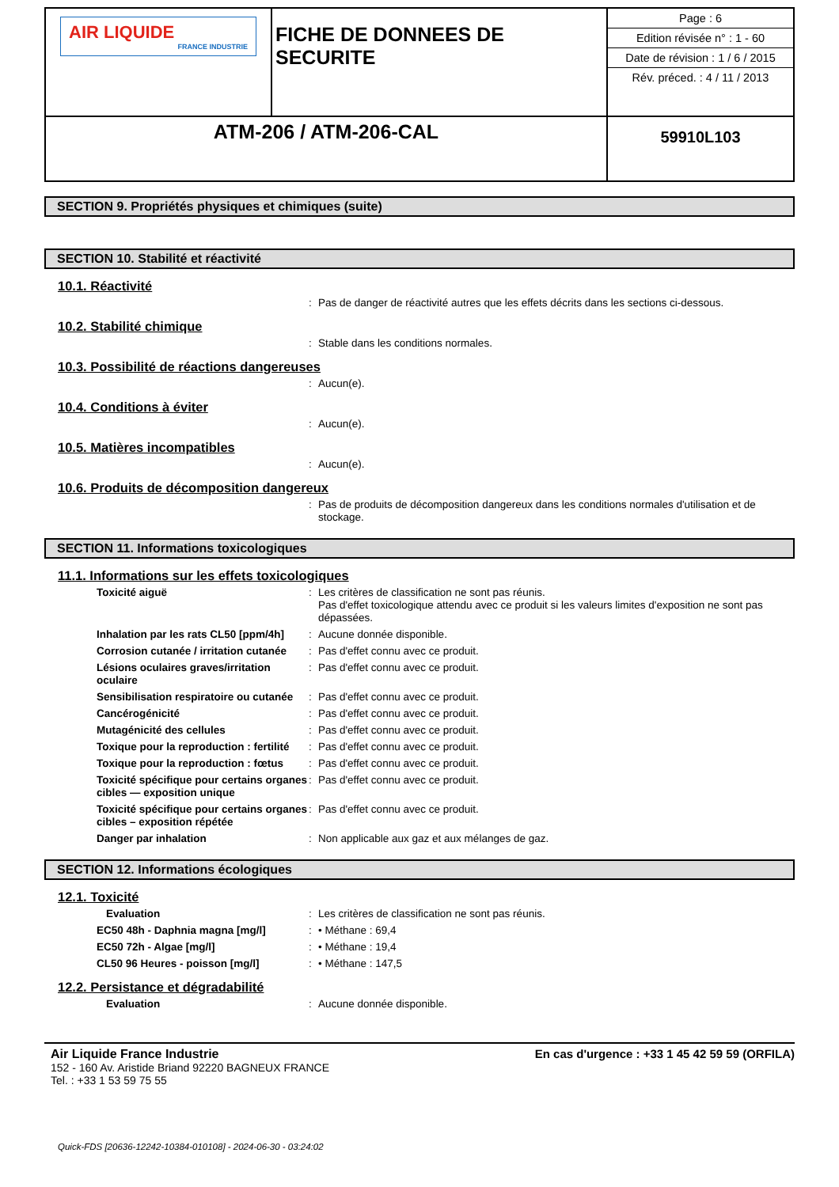| AIR LIQUIDE FRANCE INDUSTRIE | FICHE DE DONNEES DE SECURITE | Page : 6 Edition révisée n° : 1 - 60 Date de révision : 1 / 6 / 2015 Rév. préced. : 4 / 11 / 2013 |
| ATM-206 / ATM-206-CAL | | 59910L103 |
SECTION 9. Propriétés physiques et chimiques (suite)
SECTION 10. Stabilité et réactivité
10.1. Réactivité
: Pas de danger de réactivité autres que les effets décrits dans les sections ci-dessous.
10.2. Stabilité chimique
: Stable dans les conditions normales.
10.3. Possibilité de réactions dangereuses
: Aucun(e).
10.4. Conditions à éviter
: Aucun(e).
10.5. Matières incompatibles
: Aucun(e).
10.6. Produits de décomposition dangereux
: Pas de produits de décomposition dangereux dans les conditions normales d'utilisation et de stockage.
SECTION 11. Informations toxicologiques
11.1. Informations sur les effets toxicologiques
Toxicité aiguë: Les critères de classification ne sont pas réunis.
Pas d'effet toxicologique attendu avec ce produit si les valeurs limites d'exposition ne sont pas dépassées.
Inhalation par les rats CL50 [ppm/4h]: Aucune donnée disponible.
Corrosion cutanée / irritation cutanée: Pas d'effet connu avec ce produit.
Lésions oculaires graves/irritation oculaire: Pas d'effet connu avec ce produit.
Sensibilisation respiratoire ou cutanée: Pas d'effet connu avec ce produit.
Cancérogénicité: Pas d'effet connu avec ce produit.
Mutagénicité des cellules: Pas d'effet connu avec ce produit.
Toxique pour la reproduction : fertilité: Pas d'effet connu avec ce produit.
Toxique pour la reproduction : fœtus: Pas d'effet connu avec ce produit.
Toxicité spécifique pour certains organes cibles — exposition unique: Pas d'effet connu avec ce produit.
Toxicité spécifique pour certains organes cibles – exposition répétée: Pas d'effet connu avec ce produit.
Danger par inhalation: Non applicable aux gaz et aux mélanges de gaz.
SECTION 12. Informations écologiques
12.1. Toxicité
Evaluation: Les critères de classification ne sont pas réunis.
EC50 48h - Daphnia magna [mg/l]: • Méthane : 69,4
EC50 72h - Algae [mg/l]: • Méthane : 19,4
CL50 96 Heures - poisson [mg/l]: • Méthane : 147,5
12.2. Persistance et dégradabilité
Evaluation: Aucune donnée disponible.
Air Liquide France Industrie
152 - 160 Av. Aristide Briand 92220 BAGNEUX FRANCE
Tel. : +33 1 53 59 75 55
En cas d'urgence : +33 1 45 42 59 59 (ORFILA)
Quick-FDS [20636-12242-10384-010108] - 2024-06-30 - 03:24:02